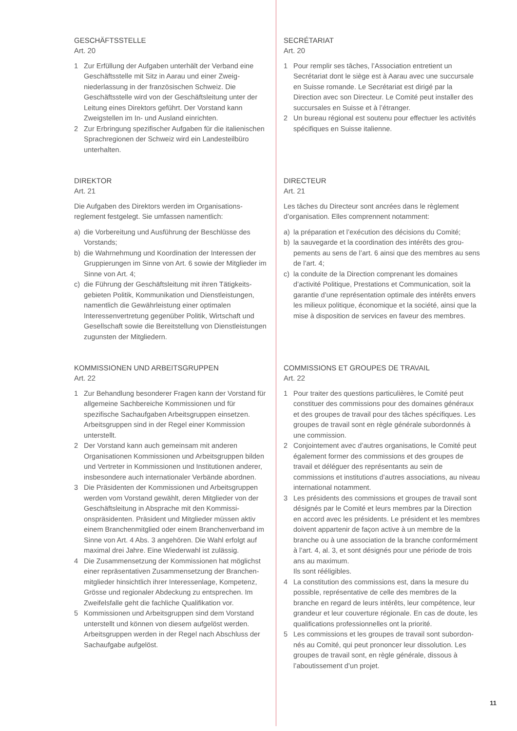GESCHÄFTSSTELLE
Art. 20
1 Zur Erfüllung der Aufgaben unterhält der Verband eine Geschäftsstelle mit Sitz in Aarau und einer Zweig­niederlassung in der französischen Schweiz. Die Geschäftsstelle wird von der Geschäftsleitung unter der Leitung eines Direktors geführt. Der Vorstand kann Zweigstellen im In- und Ausland einrichten.
2 Zur Erbringung spezifischer Aufgaben für die italieni­schen Sprachregionen der Schweiz wird ein Landes­teilbüro unterhalten.
DIREKTOR
Art. 21
Die Aufgaben des Direktors werden im Organisations­reglement festgelegt. Sie umfassen namentlich:
a) die Vorbereitung und Ausführung der Beschlüsse des Vorstands;
b) die Wahrnehmung und Koordination der Interessen der Gruppierungen im Sinne von Art. 6 sowie der Mitglie­der im Sinne von Art. 4;
c) die Führung der Geschäftsleitung mit ihren Tätigkeits­gebieten Politik, Kommunikation und Dienstleistun­gen, namentlich die Gewährleistung einer optimalen Interessenvertretung gegenüber Politik, Wirtschaft und Gesellschaft sowie die Bereitstellung von Dienstleistun­gen zugunsten der Mitgliedern.
KOMMISSIONEN UND ARBEITSGRUPPEN
Art. 22
1 Zur Behandlung besonderer Fragen kann der Vorstand für allgemeine Sachbereiche Kommissionen und für spezifische Sachaufgaben Arbeitsgruppen einsetzen. Arbeitsgruppen sind in der Regel einer Kommission unterstellt.
2 Der Vorstand kann auch gemeinsam mit anderen Organisationen Kommissionen und Arbeitsgruppen bilden und Vertreter in Kommissionen und Institutionen anderer, insbesondere auch internationaler Verbände abordnen.
3 Die Präsidenten der Kommissionen und Arbeitsgruppen werden vom Vorstand gewählt, deren Mitglieder von der Geschäftsleitung in Absprache mit den Kommissi­onspräsidenten. Präsident und Mitglieder müssen aktiv einem Branchenmitglied oder einem Branchenverband im Sinne von Art. 4 Abs. 3 angehören. Die Wahl erfolgt auf maximal drei Jahre. Eine Wiederwahl ist zulässig.
4 Die Zusammensetzung der Kommissionen hat möglichst einer repräsentativen Zusammensetzung der Branchen­mitglieder hinsichtlich ihrer Interessenlage, Kompetenz, Grösse und regionaler Abdeckung zu entsprechen. Im Zweifelsfalle geht die fachliche Qualifikation vor.
5 Kommissionen und Arbeitsgruppen sind dem Vorstand unterstellt und können von diesem aufgelöst werden. Arbeitsgruppen werden in der Regel nach Abschluss der Sachaufgabe aufgelöst.
SECRÉTARIAT
Art. 20
1 Pour remplir ses tâches, l’Association entretient un Secrétariat dont le siège est à Aarau avec une succur­sale en Suisse romande. Le Secrétariat est dirigé par la Direction avec son Directeur. Le Comité peut installer des succursales en Suisse et à l’étranger.
2 Un bureau régional est soutenu pour effectuer les activi­tés spécifiques en Suisse italienne.
DIRECTEUR
Art. 21
Les tâches du Directeur sont ancrées dans le règlement d’organisation. Elles comprennent notamment:
a) la préparation et l’exécution des décisions du Comité;
b) la sauvegarde et la coordination des intérêts des grou­pements au sens de l’art. 6 ainsi que des membres au sens de l’art. 4;
c) la conduite de la Direction comprenant les domaines d’activité Politique, Prestations et Communication, soit la garantie d’une représentation optimale des intérêts envers les milieux politique, économique et la société, ainsi que la mise à disposition de services en faveur des membres.
COMMISSIONS ET GROUPES DE TRAVAIL
Art. 22
1 Pour traiter des questions particulières, le Comité peut constituer des commissions pour des domaines géné­raux et des groupes de travail pour des tâches spéci­fiques. Les groupes de travail sont en règle générale subordonnés à une commission.
2 Conjointement avec d’autres organisations, le Comité peut également former des commissions et des groupes de travail et déléguer des représentants au sein de commissions et institutions d’autres associations, au niveau international notamment.
3 Les présidents des commissions et groupes de travail sont désignés par le Comité et leurs membres par la Direction en accord avec les présidents. Le président et les membres doivent appartenir de façon active à un membre de la branche ou à une association de la branche conformément à l’art. 4, al. 3, et sont désignés pour une période de trois ans au maximum.
Ils sont rééligibles.
4 La constitution des commissions est, dans la mesure du possible, représentative de celle des membres de la branche en regard de leurs intérêts, leur compétence, leur grandeur et leur couverture régionale. En cas de doute, les qualifications professionnelles ont la priorité.
5 Les commissions et les groupes de travail sont subordon­nés au Comité, qui peut prononcer leur dissolution. Les groupes de travail sont, en règle générale, dissous à l’aboutissement d’un projet.
11